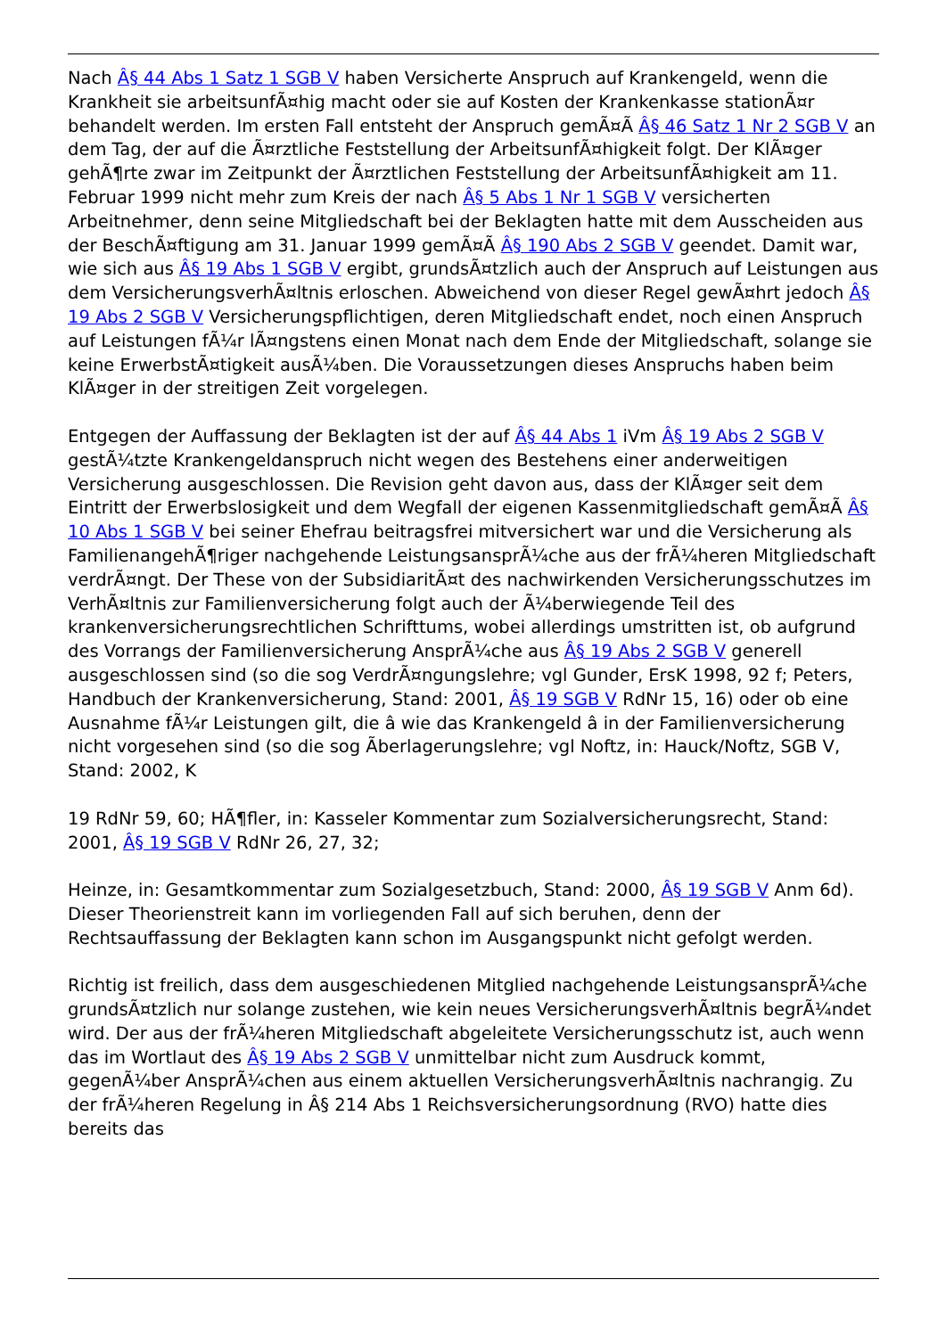Nach Â§ 44 Abs 1 Satz 1 SGB V haben Versicherte Anspruch auf Krankengeld, wenn die Krankheit sie arbeitsunfÃ¤hig macht oder sie auf Kosten der Krankenkasse stationÃ¤r behandelt werden. Im ersten Fall entsteht der Anspruch gemÃ¤Ã Â§ 46 Satz 1 Nr 2 SGB V an dem Tag, der auf die Ã¤rztliche Feststellung der ArbeitsunfÃ¤higkeit folgt. Der KlÃ¤ger gehÃ¶rte zwar im Zeitpunkt der Ã¤rztlichen Feststellung der ArbeitsunfÃ¤higkeit am 11. Februar 1999 nicht mehr zum Kreis der nach Â§ 5 Abs 1 Nr 1 SGB V versicherten Arbeitnehmer, denn seine Mitgliedschaft bei der Beklagten hatte mit dem Ausscheiden aus der BeschÃ¤ftigung am 31. Januar 1999 gemÃ¤Ã Â§ 190 Abs 2 SGB V geendet. Damit war, wie sich aus Â§ 19 Abs 1 SGB V ergibt, grundsÃ¤tzlich auch der Anspruch auf Leistungen aus dem VersicherungsverhÃ¤ltnis erloschen. Abweichend von dieser Regel gewÃ¤hrt jedoch Â§ 19 Abs 2 SGB V Versicherungspflichtigen, deren Mitgliedschaft endet, noch einen Anspruch auf Leistungen fÃ¼r lÃ¤ngstens einen Monat nach dem Ende der Mitgliedschaft, solange sie keine ErwerbstÃ¤tigkeit ausÃ¼ben. Die Voraussetzungen dieses Anspruchs haben beim KlÃ¤ger in der streitigen Zeit vorgelegen.
Entgegen der Auffassung der Beklagten ist der auf Â§ 44 Abs 1 iVm Â§ 19 Abs 2 SGB V gestÃ¼tzte Krankengeldanspruch nicht wegen des Bestehens einer anderweitigen Versicherung ausgeschlossen. Die Revision geht davon aus, dass der KlÃ¤ger seit dem Eintritt der Erwerbslosigkeit und dem Wegfall der eigenen Kassenmitgliedschaft gemÃ¤Ã Â§ 10 Abs 1 SGB V bei seiner Ehefrau beitragsfrei mitversichert war und die Versicherung als FamilienangehÃ¶riger nachgehende LeistungsansprÃ¼che aus der frÃ¼heren Mitgliedschaft verdrÃ¤ngt. Der These von der SubsidiaritÃ¤t des nachwirkenden Versicherungsschutzes im VerhÃ¤ltnis zur Familienversicherung folgt auch der Ã¼berwiegende Teil des krankenversicherungsrechtlichen Schrifttums, wobei allerdings umstritten ist, ob aufgrund des Vorrangs der Familienversicherung AnsprÃ¼che aus Â§ 19 Abs 2 SGB V generell ausgeschlossen sind (so die sog VerdrÃ¤ngungslehre; vgl Gunder, ErsK 1998, 92 f; Peters, Handbuch der Krankenversicherung, Stand: 2001, Â§ 19 SGB V RdNr 15, 16) oder ob eine Ausnahme fÃ¼r Leistungen gilt, die â wie das Krankengeld â in der Familienversicherung nicht vorgesehen sind (so die sog Ãberlagerungslehre; vgl Noftz, in: Hauck/Noftz, SGB V, Stand: 2002, K
19 RdNr 59, 60; HÃ¶fler, in: Kasseler Kommentar zum Sozialversicherungsrecht, Stand: 2001, Â§ 19 SGB V RdNr 26, 27, 32;
Heinze, in: Gesamtkommentar zum Sozialgesetzbuch, Stand: 2000, Â§ 19 SGB V Anm 6d). Dieser Theorienstreit kann im vorliegenden Fall auf sich beruhen, denn der Rechtsauffassung der Beklagten kann schon im Ausgangspunkt nicht gefolgt werden.
Richtig ist freilich, dass dem ausgeschiedenen Mitglied nachgehende LeistungsansprÃ¼che grundsÃ¤tzlich nur solange zustehen, wie kein neues VersicherungsverhÃ¤ltnis begrÃ¼ndet wird. Der aus der frÃ¼heren Mitgliedschaft abgeleitete Versicherungsschutz ist, auch wenn das im Wortlaut des Â§ 19 Abs 2 SGB V unmittelbar nicht zum Ausdruck kommt, gegenÃ¼ber AnsprÃ¼chen aus einem aktuellen VersicherungsverhÃ¤ltnis nachrangig. Zu der frÃ¼heren Regelung in Â§ 214 Abs 1 Reichsversicherungsordnung (RVO) hatte dies bereits das